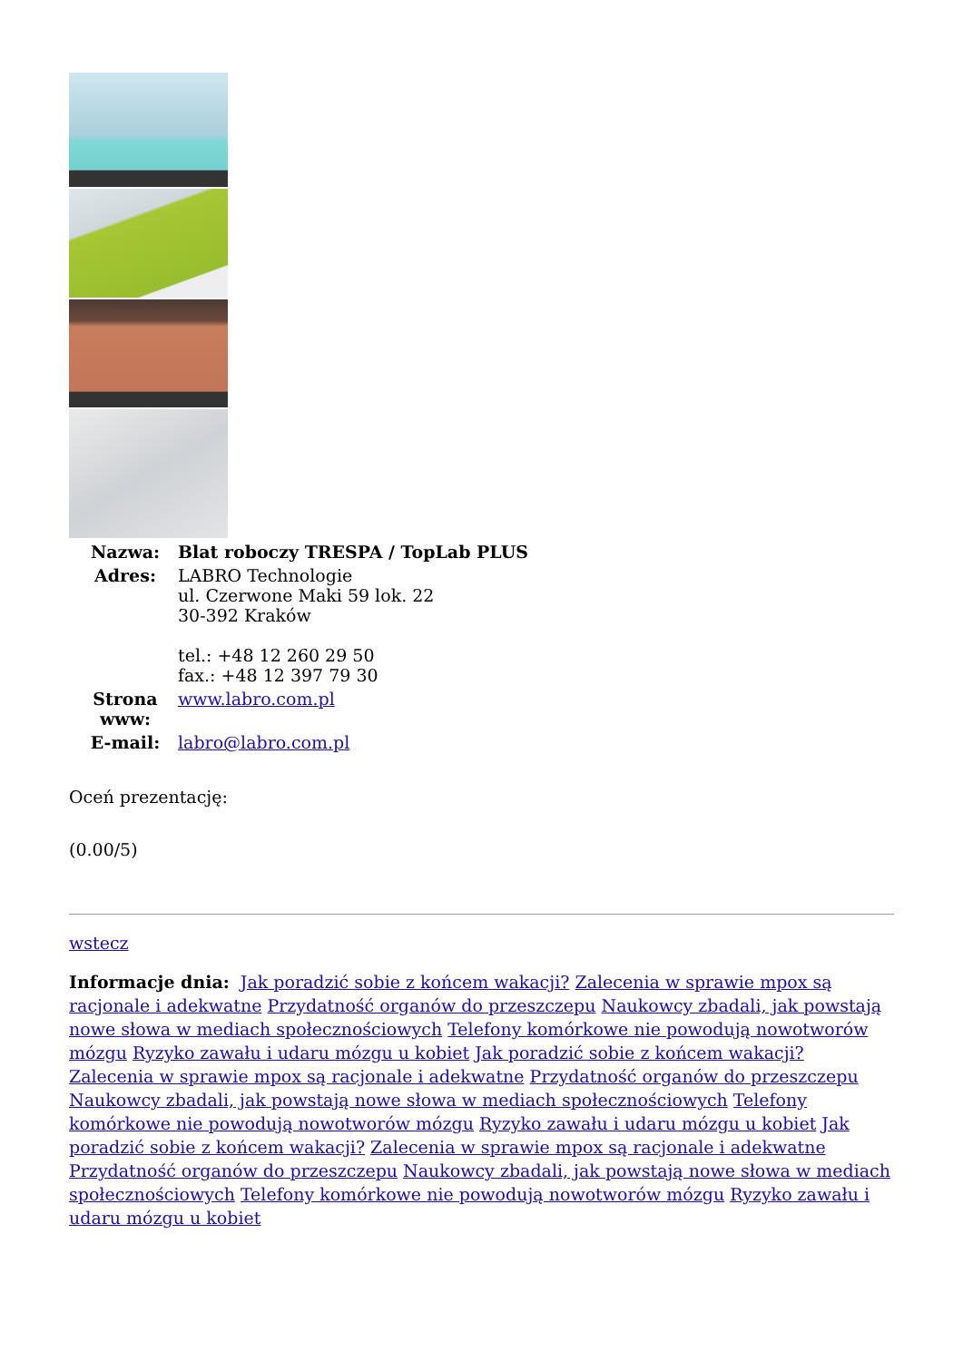| Nazwa: | Blat roboczy TRESPA / TopLab PLUS |
| Adres: | LABRO Technologie ul. Czerwone Maki 59 lok. 22 30-392 Kraków tel.: +48 12 260 29 50 fax.: +48 12 397 79 30 |
| Strona www: | www.labro.com.pl |
| E-mail: | labro@labro.com.pl |
Oceń prezentację:
(0.00/5)
wstecz
Informacje dnia: Jak poradzić sobie z końcem wakacji? Zalecenia w sprawie mpox są racjonale i adekwatne Przydatność organów do przeszczepu Naukowcy zbadali, jak powstają nowe słowa w mediach społecznościowych Telefony komórkowe nie powodują nowotworów mózgu Ryzyko zawału i udaru mózgu u kobiet Jak poradzić sobie z końcem wakacji? Zalecenia w sprawie mpox są racjonale i adekwatne Przydatność organów do przeszczepu Naukowcy zbadali, jak powstają nowe słowa w mediach społecznościowych Telefony komórkowe nie powodują nowotworów mózgu Ryzyko zawału i udaru mózgu u kobiet Jak poradzić sobie z końcem wakacji? Zalecenia w sprawie mpox są racjonale i adekwatne Przydatność organów do przeszczepu Naukowcy zbadali, jak powstają nowe słowa w mediach społecznościowych Telefony komórkowe nie powodują nowotworów mózgu Ryzyko zawału i udaru mózgu u kobiet